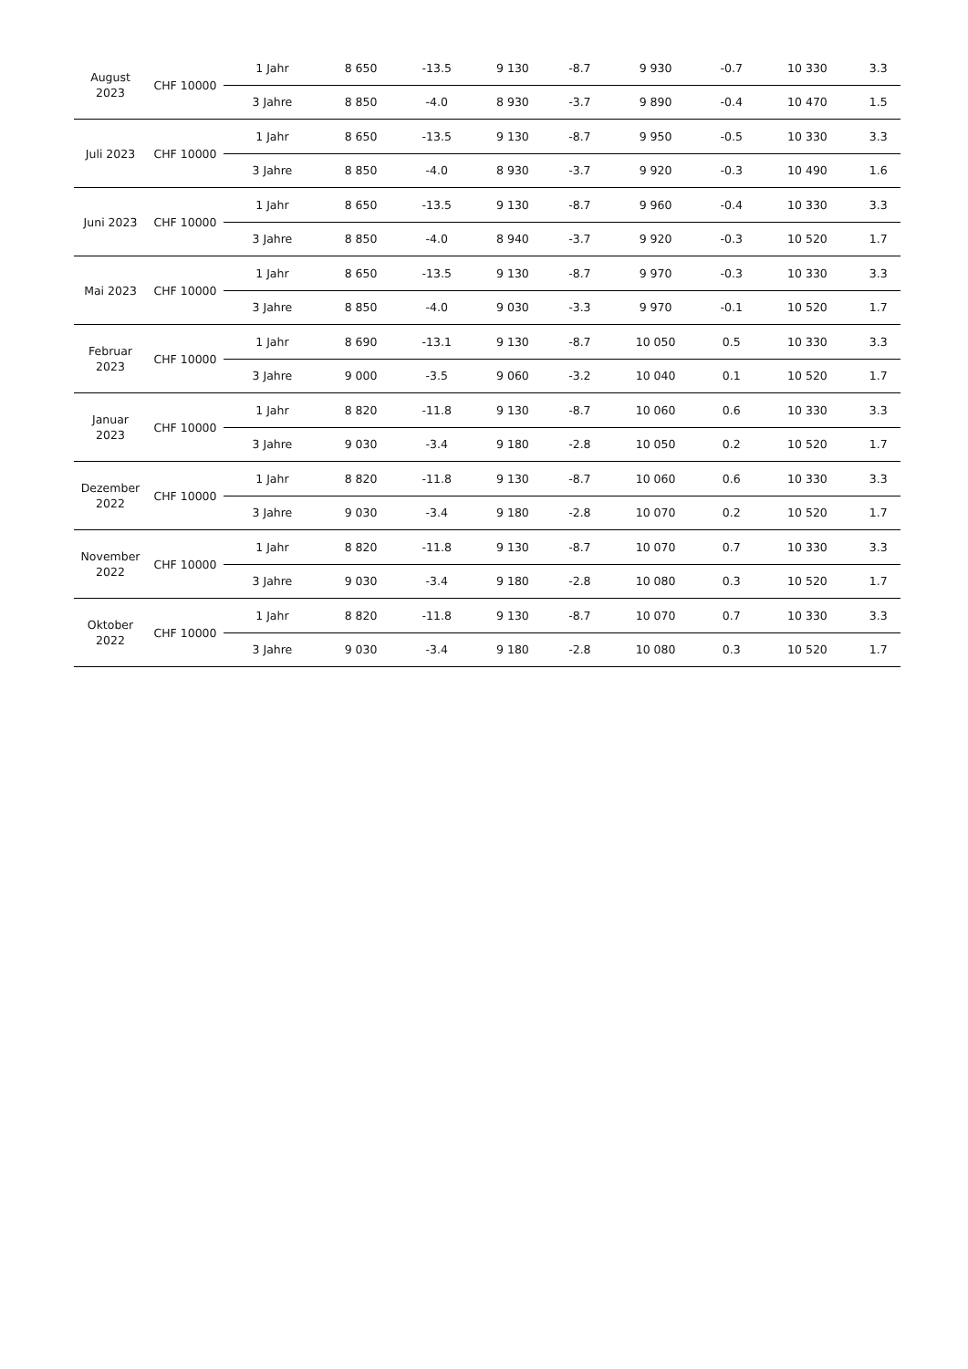| August 2023 | CHF 10000 | 1 Jahr | 8 650 | -13.5 | 9 130 | -8.7 | 9 930 | -0.7 | 10 330 | 3.3 |
| | | 3 Jahre | 8 850 | -4.0 | 8 930 | -3.7 | 9 890 | -0.4 | 10 470 | 1.5 |
| Juli 2023 | CHF 10000 | 1 Jahr | 8 650 | -13.5 | 9 130 | -8.7 | 9 950 | -0.5 | 10 330 | 3.3 |
| | | 3 Jahre | 8 850 | -4.0 | 8 930 | -3.7 | 9 920 | -0.3 | 10 490 | 1.6 |
| Juni 2023 | CHF 10000 | 1 Jahr | 8 650 | -13.5 | 9 130 | -8.7 | 9 960 | -0.4 | 10 330 | 3.3 |
| | | 3 Jahre | 8 850 | -4.0 | 8 940 | -3.7 | 9 920 | -0.3 | 10 520 | 1.7 |
| Mai 2023 | CHF 10000 | 1 Jahr | 8 650 | -13.5 | 9 130 | -8.7 | 9 970 | -0.3 | 10 330 | 3.3 |
| | | 3 Jahre | 8 850 | -4.0 | 9 030 | -3.3 | 9 970 | -0.1 | 10 520 | 1.7 |
| Februar 2023 | CHF 10000 | 1 Jahr | 8 690 | -13.1 | 9 130 | -8.7 | 10 050 | 0.5 | 10 330 | 3.3 |
| | | 3 Jahre | 9 000 | -3.5 | 9 060 | -3.2 | 10 040 | 0.1 | 10 520 | 1.7 |
| Januar 2023 | CHF 10000 | 1 Jahr | 8 820 | -11.8 | 9 130 | -8.7 | 10 060 | 0.6 | 10 330 | 3.3 |
| | | 3 Jahre | 9 030 | -3.4 | 9 180 | -2.8 | 10 050 | 0.2 | 10 520 | 1.7 |
| Dezember 2022 | CHF 10000 | 1 Jahr | 8 820 | -11.8 | 9 130 | -8.7 | 10 060 | 0.6 | 10 330 | 3.3 |
| | | 3 Jahre | 9 030 | -3.4 | 9 180 | -2.8 | 10 070 | 0.2 | 10 520 | 1.7 |
| November 2022 | CHF 10000 | 1 Jahr | 8 820 | -11.8 | 9 130 | -8.7 | 10 070 | 0.7 | 10 330 | 3.3 |
| | | 3 Jahre | 9 030 | -3.4 | 9 180 | -2.8 | 10 080 | 0.3 | 10 520 | 1.7 |
| Oktober 2022 | CHF 10000 | 1 Jahr | 8 820 | -11.8 | 9 130 | -8.7 | 10 070 | 0.7 | 10 330 | 3.3 |
| | | 3 Jahre | 9 030 | -3.4 | 9 180 | -2.8 | 10 080 | 0.3 | 10 520 | 1.7 |